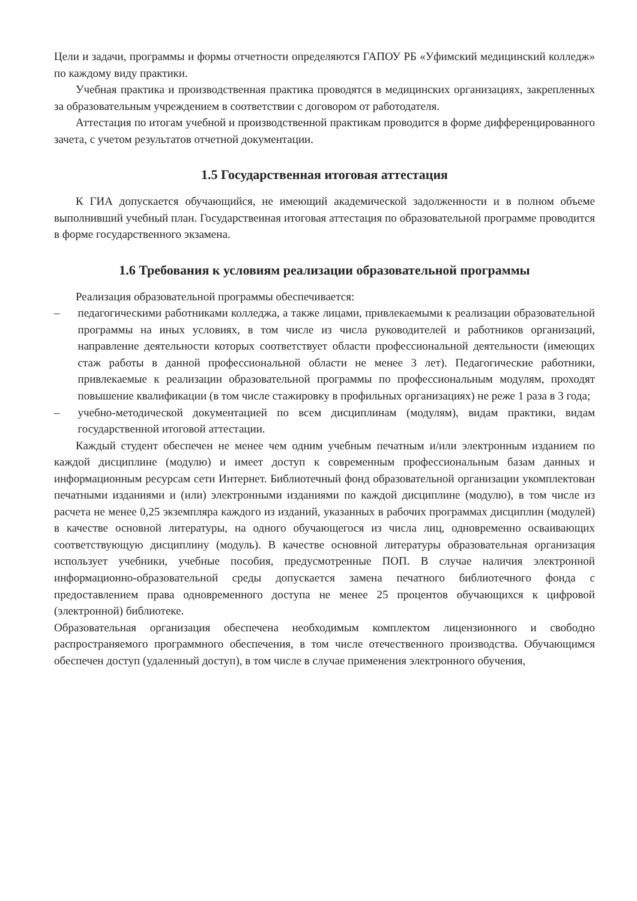Цели и задачи, программы и формы отчетности определяются ГАПОУ РБ «Уфимский медицинский колледж» по каждому виду практики.
Учебная практика и производственная практика проводятся в медицинских организациях, закрепленных за образовательным учреждением в соответствии с договором от работодателя.
Аттестация по итогам учебной и производственной практикам проводится в форме дифференцированного зачета, с учетом результатов отчетной документации.
1.5 Государственная итоговая аттестация
К ГИА допускается обучающийся, не имеющий академической задолженности и в полном объеме выполнивший учебный план. Государственная итоговая аттестация по образовательной программе проводится в форме государственного экзамена.
1.6 Требования к условиям реализации образовательной программы
Реализация образовательной программы обеспечивается:
– педагогическими работниками колледжа, а также лицами, привлекаемыми к реализации образовательной программы на иных условиях, в том числе из числа руководителей и работников организаций, направление деятельности которых соответствует области профессиональной деятельности (имеющих стаж работы в данной профессиональной области не менее 3 лет). Педагогические работники, привлекаемые к реализации образовательной программы по профессиональным модулям, проходят повышение квалификации (в том числе стажировку в профильных организациях) не реже 1 раза в 3 года;
– учебно-методической документацией по всем дисциплинам (модулям), видам практики, видам государственной итоговой аттестации.
Каждый студент обеспечен не менее чем одним учебным печатным и/или электронным изданием по каждой дисциплине (модулю) и имеет доступ к современным профессиональным базам данных и информационным ресурсам сети Интернет. Библиотечный фонд образовательной организации укомплектован печатными изданиями и (или) электронными изданиями по каждой дисциплине (модулю), в том числе из расчета не менее 0,25 экземпляра каждого из изданий, указанных в рабочих программах дисциплин (модулей) в качестве основной литературы, на одного обучающегося из числа лиц, одновременно осваивающих соответствующую дисциплину (модуль). В качестве основной литературы образовательная организация использует учебники, учебные пособия, предусмотренные ПОП. В случае наличия электронной информационно-образовательной среды допускается замена печатного библиотечного фонда с предоставлением права одновременного доступа не менее 25 процентов обучающихся к цифровой (электронной) библиотеке.
Образовательная организация обеспечена необходимым комплектом лицензионного и свободно распространяемого программного обеспечения, в том числе отечественного производства. Обучающимся обеспечен доступ (удаленный доступ), в том числе в случае применения электронного обучения,